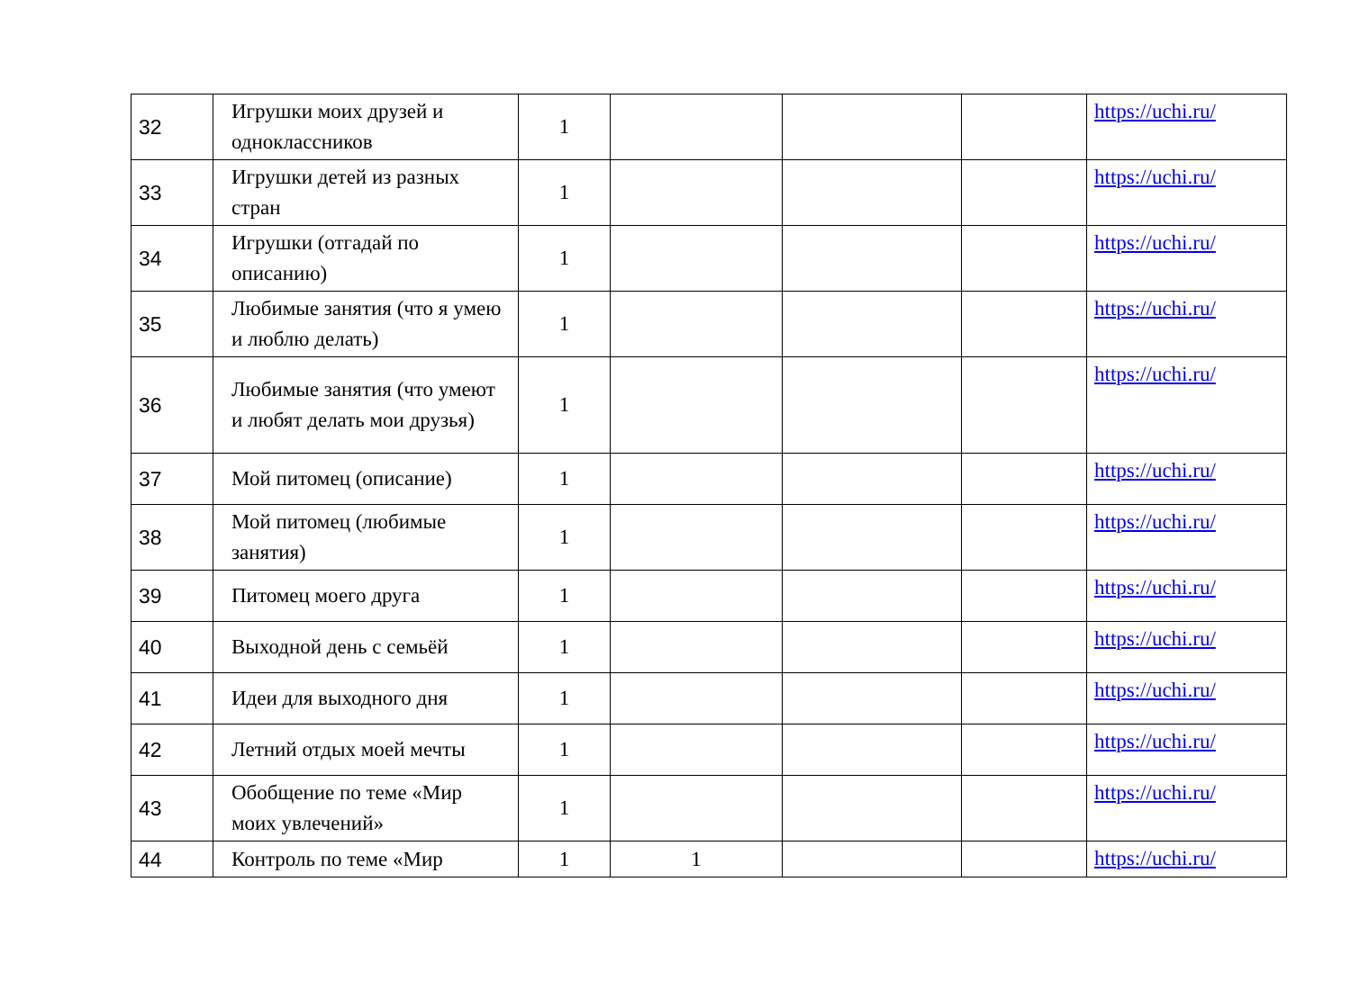| 32 | Игрушки моих друзей и одноклассников | 1 | | | | https://uchi.ru/ |
| 33 | Игрушки детей из разных стран | 1 | | | | https://uchi.ru/ |
| 34 | Игрушки (отгадай по описанию) | 1 | | | | https://uchi.ru/ |
| 35 | Любимые занятия (что я умею и люблю делать) | 1 | | | | https://uchi.ru/ |
| 36 | Любимые занятия (что умеют и любят делать мои друзья) | 1 | | | | https://uchi.ru/ |
| 37 | Мой питомец (описание) | 1 | | | | https://uchi.ru/ |
| 38 | Мой питомец (любимые занятия) | 1 | | | | https://uchi.ru/ |
| 39 | Питомец моего друга | 1 | | | | https://uchi.ru/ |
| 40 | Выходной день с семьёй | 1 | | | | https://uchi.ru/ |
| 41 | Идеи для выходного дня | 1 | | | | https://uchi.ru/ |
| 42 | Летний отдых моей мечты | 1 | | | | https://uchi.ru/ |
| 43 | Обобщение по теме «Мир моих увлечений» | 1 | | | | https://uchi.ru/ |
| 44 | Контроль по теме «Мир | 1 | 1 | | | https://uchi.ru/ |